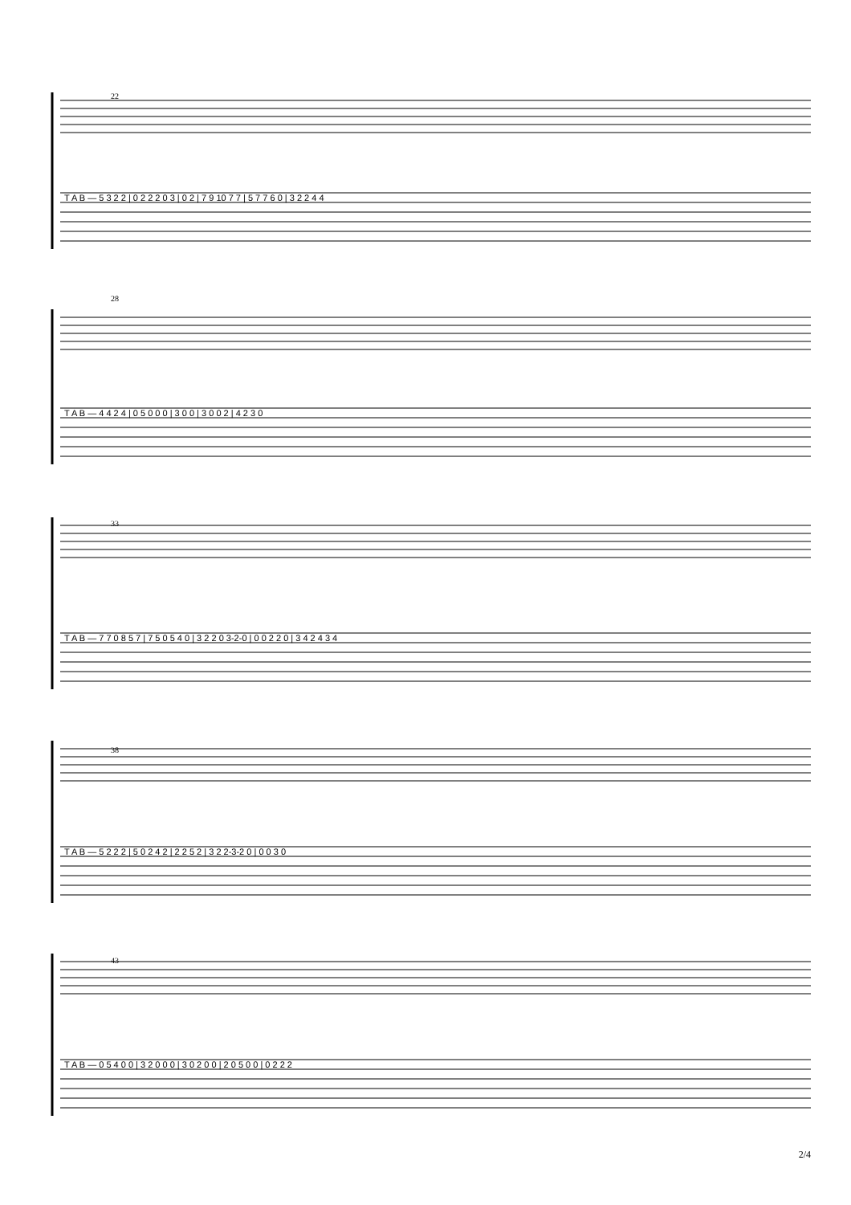22
28
33
38
43
T A B — 5 3 2 2 | 0 2 2 2 0 3 | 0 2 | 7 9 10 7 7 | 5 7 7 6 0 | 3 2 2 4 4
T A B — 4 4 2 4 | 0 5 0 0 0 | 3 0 0 | 3 0 0 2 | 4 2 3 0
T A B — 7 7 0 8 5 7 | 7 5 0 5 4 0 | 3 2 2 0 3-2-0 | 0 0 2 2 0 | 3 4 2 4 3 4
T A B — 5 2 2 2 | 5 0 2 4 2 | 2 2 5 2 | 3 2 2-3-2 0 | 0 0 3 0
T A B — 0 5 4 0 0 | 3 2 0 0 0 | 3 0 2 0 0 | 2 0 5 0 0 | 0 2 2 2
2/4